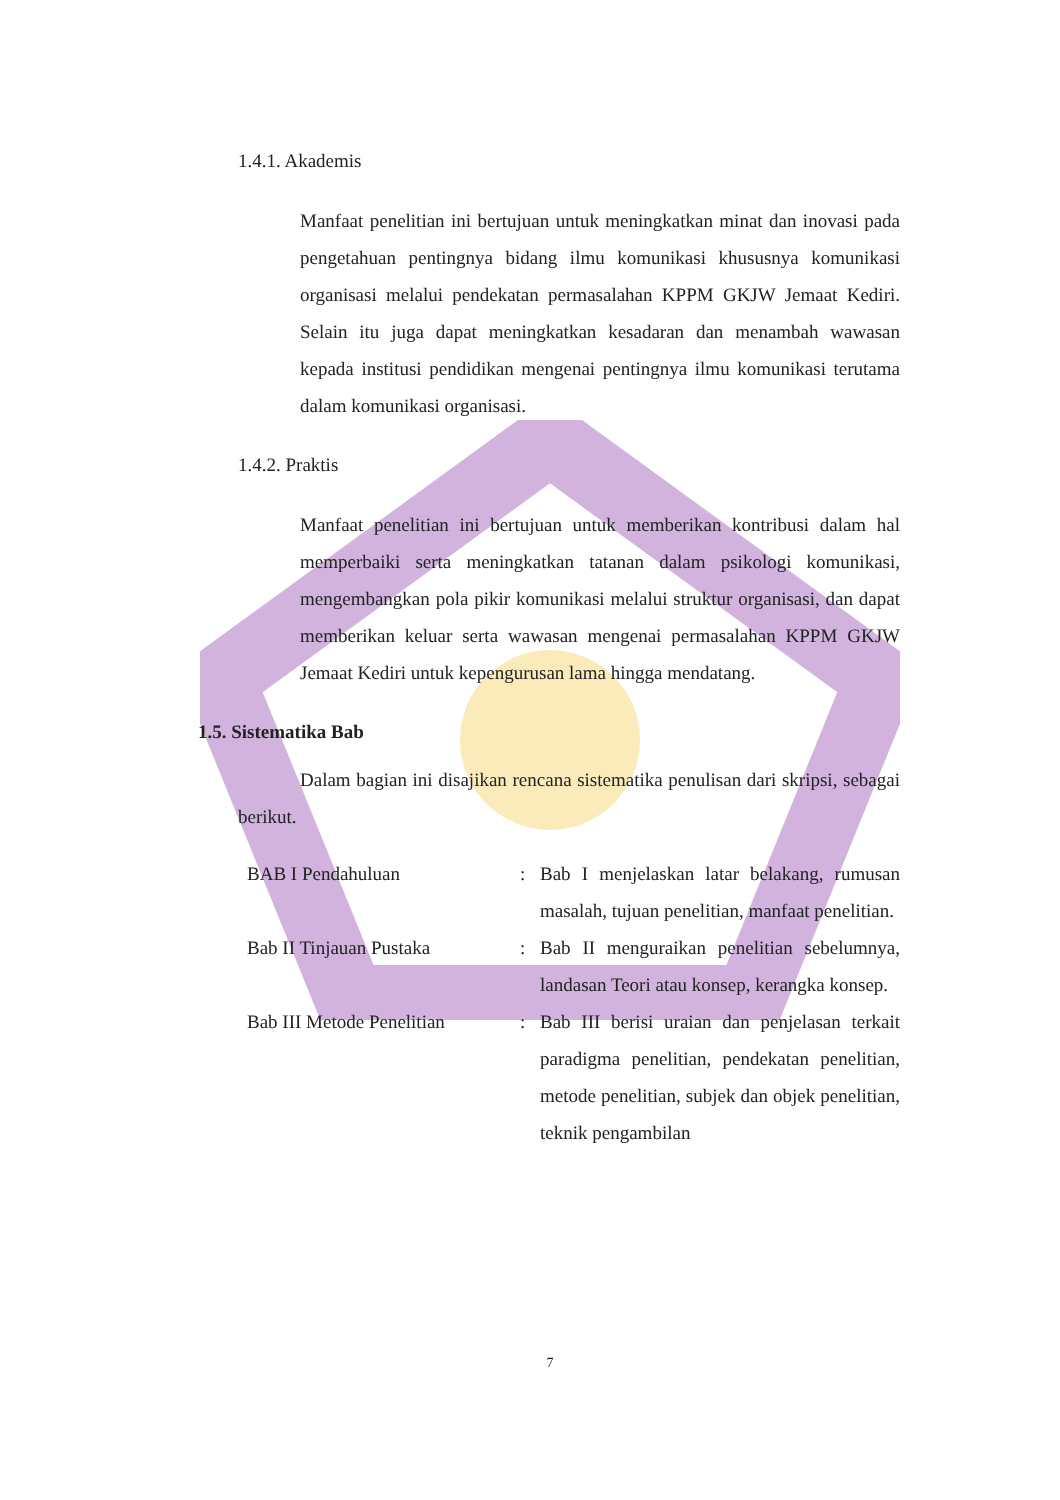1.4.1. Akademis
Manfaat penelitian ini bertujuan untuk meningkatkan minat dan inovasi pada pengetahuan pentingnya bidang ilmu komunikasi khususnya komunikasi organisasi melalui pendekatan permasalahan KPPM GKJW Jemaat Kediri. Selain itu juga dapat meningkatkan kesadaran dan menambah wawasan kepada institusi pendidikan mengenai pentingnya ilmu komunikasi terutama dalam komunikasi organisasi.
1.4.2. Praktis
Manfaat penelitian ini bertujuan untuk memberikan kontribusi dalam hal memperbaiki serta meningkatkan tatanan dalam psikologi komunikasi, mengembangkan pola pikir komunikasi melalui struktur organisasi, dan dapat memberikan keluar serta wawasan mengenai permasalahan KPPM GKJW Jemaat Kediri untuk kepengurusan lama hingga mendatang.
1.5. Sistematika Bab
Dalam bagian ini disajikan rencana sistematika penulisan dari skripsi, sebagai berikut.
BAB I Pendahuluan : Bab I menjelaskan latar belakang, rumusan masalah, tujuan penelitian, manfaat penelitian.
Bab II Tinjauan Pustaka : Bab II menguraikan penelitian sebelumnya, landasan Teori atau konsep, kerangka konsep.
Bab III Metode Penelitian
: Bab III berisi uraian dan penjelasan terkait paradigma penelitian, pendekatan penelitian, metode penelitian, subjek dan objek penelitian, teknik pengambilan
7